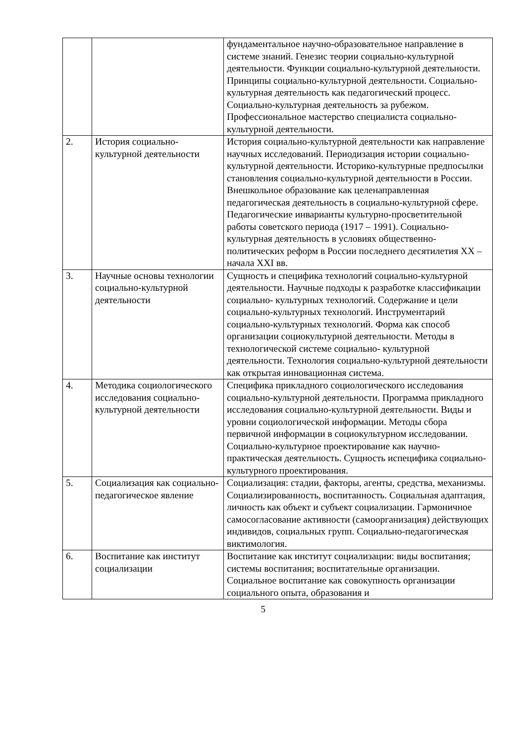| | | фундаментальное научно-образовательное направление в системе знаний. Генезис теории социально-культурной деятельности. Функции социально-культурной деятельности. Принципы социально-культурной деятельности. Социально-культурная деятельность как педагогический процесс. Социально-культурная деятельность за рубежом. Профессиональное мастерство специалиста социально-культурной деятельности. |
| 2. | История социально-культурной деятельности | История социально-культурной деятельности как направление научных исследований. Периодизация истории социально-культурной деятельности. Историко-культурные предпосылки становления социально-культурной деятельности в России. Внешкольное образование как целенаправленная педагогическая деятельность в социально-культурной сфере. Педагогические инварианты культурно-просветительной работы советского периода (1917 – 1991). Социально-культурная деятельность в условиях общественно-политических реформ в России последнего десятилетия XX – начала XXI вв. |
| 3. | Научные основы технологии социально-культурной деятельности | Сущность и специфика технологий социально-культурной деятельности. Научные подходы к разработке классификации социально- культурных технологий. Содержание и цели социально-культурных технологий. Инструментарий социально-культурных технологий. Форма как способ организации социокультурной деятельности. Методы в технологической системе социально- культурной деятельности. Технология социально-культурной деятельности как открытая инновационная система. |
| 4. | Методика социологического исследования социально-культурной деятельности | Специфика прикладного социологического исследования социально-культурной деятельности. Программа прикладного исследования социально-культурной деятельности. Виды и уровни социологической информации. Методы сбора первичной информации в социокультурном исследовании. Социально-культурное проектирование как научно-практическая деятельность. Сущность испецифика социально-культурного проектирования. |
| 5. | Социализация как социально-педагогическое явление | Социализация: стадии, факторы, агенты, средства, механизмы. Социализированность, воспитанность. Социальная адаптация, личность как объект и субъект социализации. Гармоничное самосогласование активности (самоорганизация) действующих индивидов, социальных групп. Социально-педагогическая виктимология. |
| 6. | Воспитание как институт социализации | Воспитание как институт социализации: виды воспитания; системы воспитания; воспитательные организации. Социальное воспитание как совокупность организации социального опыта, образования и |
5